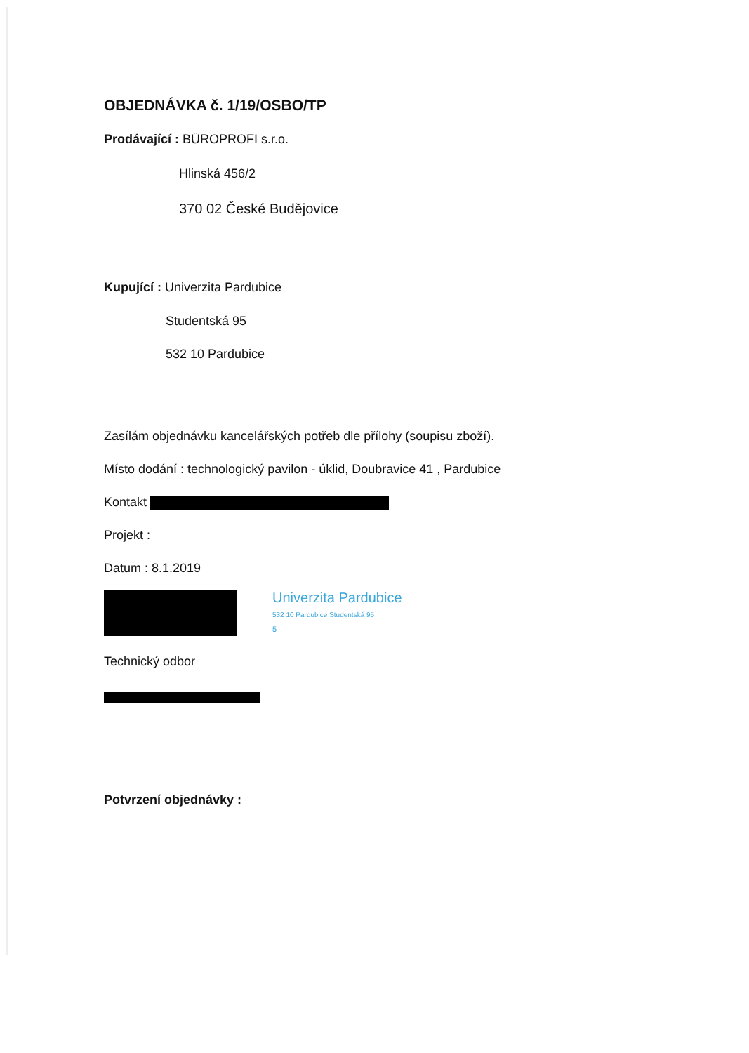OBJEDNÁVKA č. 1/19/OSBO/TP
Prodávající : BÜROPROFI s.r.o.
Hlinská 456/2
370 02 České Budějovice
Kupující : Univerzita Pardubice
Studentská 95
532 10 Pardubice
Zasílám objednávku kancelářských potřeb dle přílohy (soupisu zboží).
Místo dodání : technologický pavilon - úklid, Doubravice 41 , Pardubice
Kontakt
Projekt :
Datum : 8.1.2019
Univerzita Pardubice
532 10 Pardubice Studentská 95
5
Technický odbor
Potvrzení objednávky :